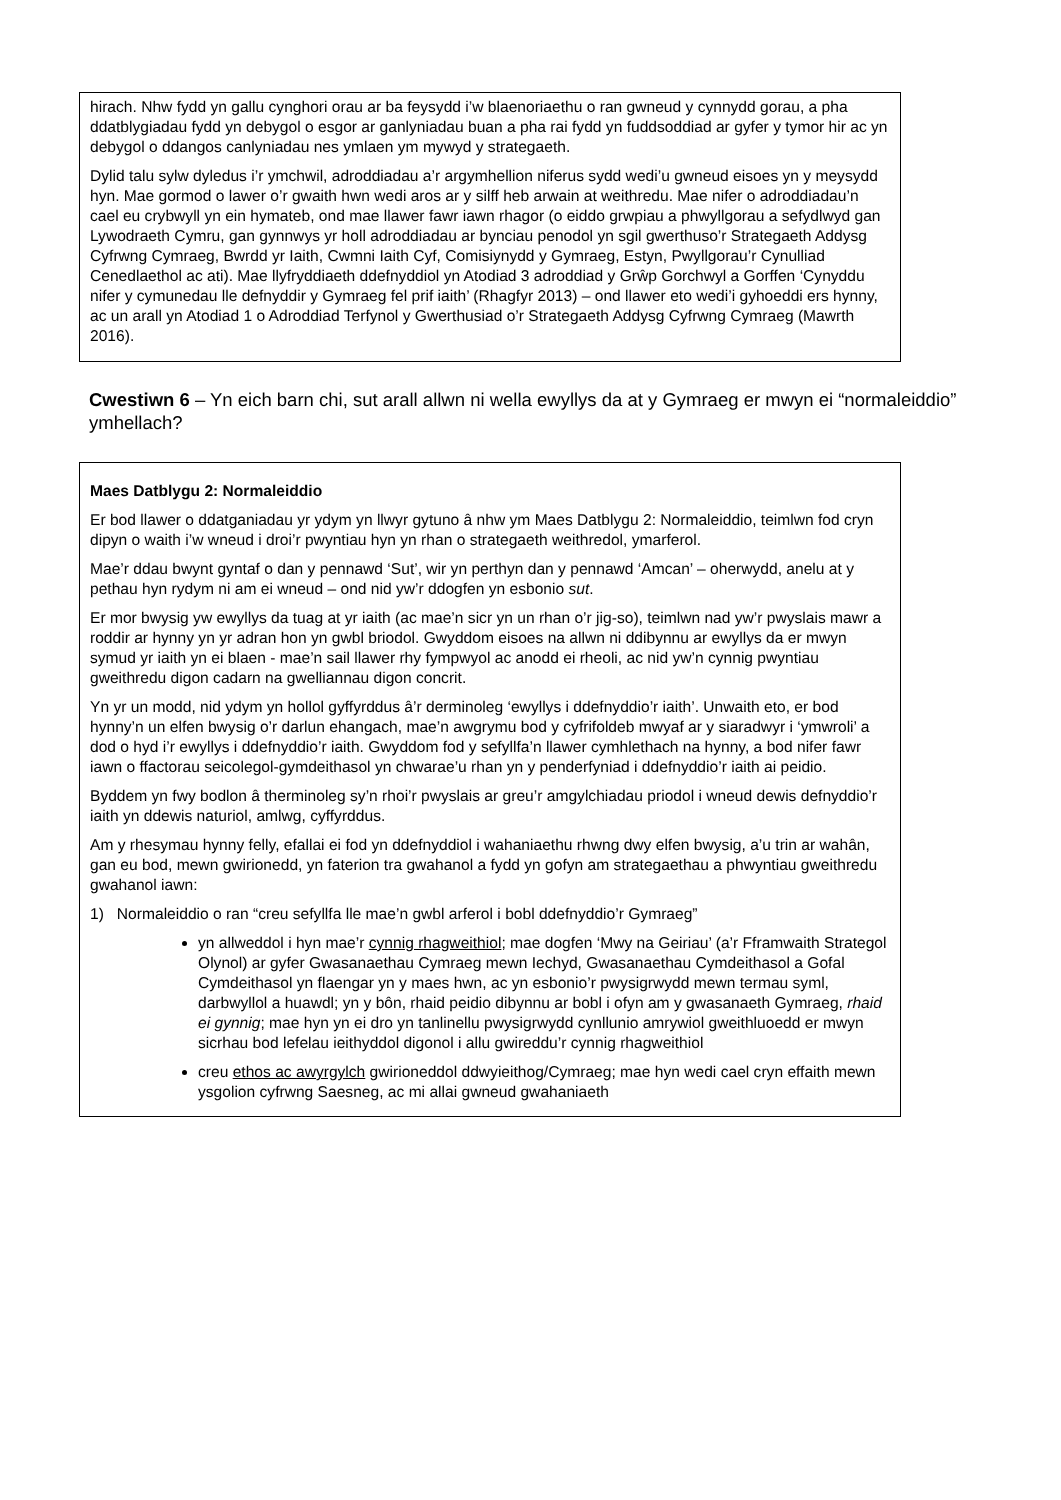hirach. Nhw fydd yn gallu cynghori orau ar ba feysydd i’w blaenoriaethu o ran gwneud y cynnydd gorau, a pha ddatblygiadau fydd yn debygol o esgor ar ganlyniadau buan a pha rai fydd yn fuddsoddiad ar gyfer y tymor hir ac yn debygol o ddangos canlyniadau nes ymlaen ym mywyd y strategaeth.
Dylid talu sylw dyledus i’r ymchwil, adroddiadau a’r argymhellion niferus sydd wedi’u gwneud eisoes yn y meysydd hyn. Mae gormod o lawer o’r gwaith hwn wedi aros ar y silff heb arwain at weithredu. Mae nifer o adroddiadau’n cael eu crybwyll yn ein hymateb, ond mae llawer fawr iawn rhagor (o eiddo grwpiau a phwyllgorau a sefydlwyd gan Lywodraeth Cymru, gan gynnwys yr holl adroddiadau ar bynciau penodol yn sgil gwerthuso’r Strategaeth Addysg Cyfrwng Cymraeg, Bwrdd yr Iaith, Cwmni Iaith Cyf, Comisiynydd y Gymraeg, Estyn, Pwyllgorau’r Cynulliad Cenedlaethol ac ati). Mae llyfryddiaeth ddefnyddiol yn Atodiad 3 adroddiad y Grŵp Gorchwyl a Gorffen ‘Cynyddu nifer y cymunedau lle defnyddir y Gymraeg fel prif iaith’ (Rhagfyr 2013) – ond llawer eto wedi’i gyhoeddi ers hynny, ac un arall yn Atodiad 1 o Adroddiad Terfynol y Gwerthusiad o’r Strategaeth Addysg Cyfrwng Cymraeg (Mawrth 2016).
Cwestiwn 6 – Yn eich barn chi, sut arall allwn ni wella ewyllys da at y Gymraeg er mwyn ei “normaleiddio” ymhellach?
Maes Datblygu 2: Normaleiddio
Er bod llawer o ddatganiadau yr ydym yn llwyr gytuno â nhw ym Maes Datblygu 2: Normaleiddio, teimlwn fod cryn dipyn o waith i’w wneud i droi’r pwyntiau hyn yn rhan o strategaeth weithredol, ymarferol.
Mae’r ddau bwynt gyntaf o dan y pennawd ‘Sut’, wir yn perthyn dan y pennawd ‘Amcan’ – oherwydd, anelu at y pethau hyn rydym ni am ei wneud – ond nid yw’r ddogfen yn esbonio sut.
Er mor bwysig yw ewyllys da tuag at yr iaith (ac mae’n sicr yn un rhan o’r jig-so), teimlwn nad yw’r pwyslais mawr a roddir ar hynny yn yr adran hon yn gwbl briodol. Gwyddom eisoes na allwn ni ddibynnu ar ewyllys da er mwyn symud yr iaith yn ei blaen - mae’n sail llawer rhy fympwyol ac anodd ei rheoli, ac nid yw’n cynnig pwyntiau gweithredu digon cadarn na gwelliannau digon concrit.
Yn yr un modd, nid ydym yn hollol gyffyrddus â’r derminoleg ‘ewyllys i ddefnyddio’r iaith’. Unwaith eto, er bod hynny’n un elfen bwysig o’r darlun ehangach, mae’n awgrymu bod y cyfrifoldeb mwyaf ar y siaradwyr i ‘ymwroli’ a dod o hyd i’r ewyllys i ddefnyddio’r iaith. Gwyddom fod y sefyllfa’n llawer cymhlethach na hynny, a bod nifer fawr iawn o ffactorau seicolegol-gymdeithasol yn chwarae’u rhan yn y penderfyniad i ddefnyddio’r iaith ai peidio.
Byddem yn fwy bodlon â therminoleg sy’n rhoi’r pwyslais ar greu’r amgylchiadau priodol i wneud dewis defnyddio’r iaith yn ddewis naturiol, amlwg, cyffyrddus.
Am y rhesymau hynny felly, efallai ei fod yn ddefnyddiol i wahaniaethu rhwng dwy elfen bwysig, a’u trin ar wahân, gan eu bod, mewn gwirionedd, yn faterion tra gwahanol a fydd yn gofyn am strategaethau a phwyntiau gweithredu gwahanol iawn:
1) Normaleiddio o ran “creu sefyllfa lle mae’n gwbl arferol i bobl ddefnyddio’r Gymraeg”
yn allweddol i hyn mae’r cynnig rhagweithiol; mae dogfen ‘Mwy na Geiriau’ (a’r Fframwaith Strategol Olynol) ar gyfer Gwasanaethau Cymraeg mewn Iechyd, Gwasanaethau Cymdeithasol a Gofal Cymdeithasol yn flaengar yn y maes hwn, ac yn esbonio’r pwysigrwydd mewn termau syml, darbwyllol a huawdl; yn y bôn, rhaid peidio dibynnu ar bobl i ofyn am y gwasanaeth Gymraeg, rhaid ei gynnig; mae hyn yn ei dro yn tanlinellu pwysigrwydd cynllunio amrywiol gweithluoedd er mwyn sicrhau bod lefelau ieithyddol digonol i allu gwireddu’r cynnig rhagweithiol
creu ethos ac awyrgylch gwirioneddol ddwyieithog/Cymraeg; mae hyn wedi cael cryn effaith mewn ysgolion cyfrwng Saesneg, ac mi allai gwneud gwahaniaeth